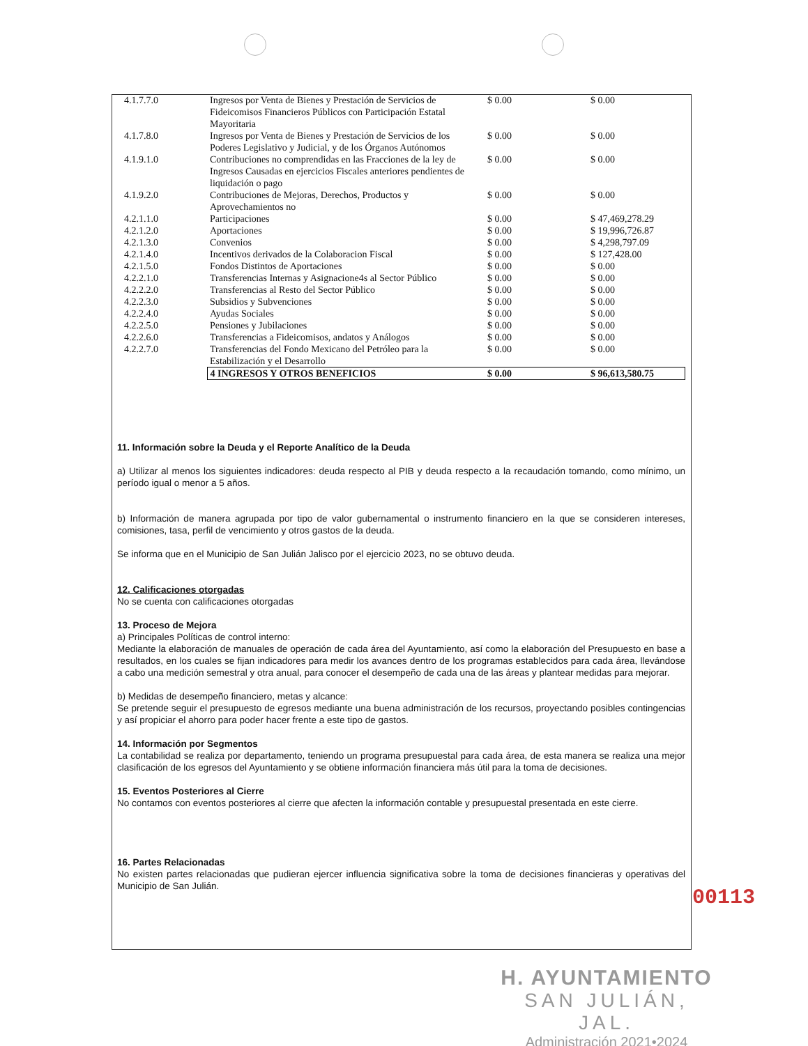| 4.1.7.7.0 | Ingresos por Venta de Bienes y Prestación de Servicios de Fideicomisos Financieros Públicos con Participación Estatal Mayoritaria | $ 0.00 | $ 0.00 |
| 4.1.7.8.0 | Ingresos por Venta de Bienes y Prestación de Servicios de los Poderes Legislativo y Judicial, y de los Órganos Autónomos | $ 0.00 | $ 0.00 |
| 4.1.9.1.0 | Contribuciones no comprendidas en las Fracciones de la ley de Ingresos Causadas en ejercicios Fiscales anteriores pendientes de liquidación o pago | $ 0.00 | $ 0.00 |
| 4.1.9.2.0 | Contribuciones de Mejoras, Derechos, Productos y Aprovechamientos no | $ 0.00 | $ 0.00 |
| 4.2.1.1.0 | Participaciones | $ 0.00 | $ 47,469,278.29 |
| 4.2.1.2.0 | Aportaciones | $ 0.00 | $ 19,996,726.87 |
| 4.2.1.3.0 | Convenios | $ 0.00 | $ 4,298,797.09 |
| 4.2.1.4.0 | Incentivos derivados de la Colaboracion Fiscal | $ 0.00 | $ 127,428.00 |
| 4.2.1.5.0 | Fondos Distintos de Aportaciones | $ 0.00 | $ 0.00 |
| 4.2.2.1.0 | Transferencias Internas y Asignacione4s al Sector Público | $ 0.00 | $ 0.00 |
| 4.2.2.2.0 | Transferencias al Resto del Sector Público | $ 0.00 | $ 0.00 |
| 4.2.2.3.0 | Subsidios y Subvenciones | $ 0.00 | $ 0.00 |
| 4.2.2.4.0 | Ayudas Sociales | $ 0.00 | $ 0.00 |
| 4.2.2.5.0 | Pensiones y Jubilaciones | $ 0.00 | $ 0.00 |
| 4.2.2.6.0 | Transferencias a Fideicomisos, andatos y Análogos | $ 0.00 | $ 0.00 |
| 4.2.2.7.0 | Transferencias del Fondo Mexicano del Petróleo para la Estabilización y el Desarrollo | $ 0.00 | $ 0.00 |
| | 4 INGRESOS Y OTROS BENEFICIOS | $ 0.00 | $ 96,613,580.75 |
11. Información sobre la Deuda y el Reporte Analítico de la Deuda
a) Utilizar al menos los siguientes indicadores: deuda respecto al PIB y deuda respecto a la recaudación tomando, como mínimo, un período igual o menor a 5 años.
b) Información de manera agrupada por tipo de valor gubernamental o instrumento financiero en la que se consideren intereses, comisiones, tasa, perfil de vencimiento y otros gastos de la deuda.
Se informa que en el Municipio de San Julián Jalisco por el ejercicio 2023, no se obtuvo deuda.
12. Calificaciones otorgadas
No se cuenta con calificaciones otorgadas
13. Proceso de Mejora
a) Principales Políticas de control interno:
Mediante la elaboración de manuales de operación de cada área del Ayuntamiento, así como la elaboración del Presupuesto en base a resultados, en los cuales se fijan indicadores para medir los avances dentro de los programas establecidos para cada área, llevándose a cabo una medición semestral y otra anual, para conocer el desempeño de cada una de las áreas y plantear medidas para mejorar.
b) Medidas de desempeño financiero, metas y alcance:
Se pretende seguir el presupuesto de egresos mediante una buena administración de los recursos, proyectando posibles contingencias y así propiciar el ahorro para poder hacer frente a este tipo de gastos.
14. Información por Segmentos
La contabilidad se realiza por departamento, teniendo un programa presupuestal para cada área, de esta manera se realiza una mejor clasificación de los egresos del Ayuntamiento y se obtiene información financiera más útil para la toma de decisiones.
15. Eventos Posteriores al Cierre
No contamos con eventos posteriores al cierre que afecten la información contable y presupuestal presentada en este cierre.
16. Partes Relacionadas
No existen partes relacionadas que pudieran ejercer influencia significativa sobre la toma de decisiones financieras y operativas del Municipio de San Julián.
00113
H. AYUNTAMIENTO
SAN JULIÁN, JAL.
Administración 2021•2024